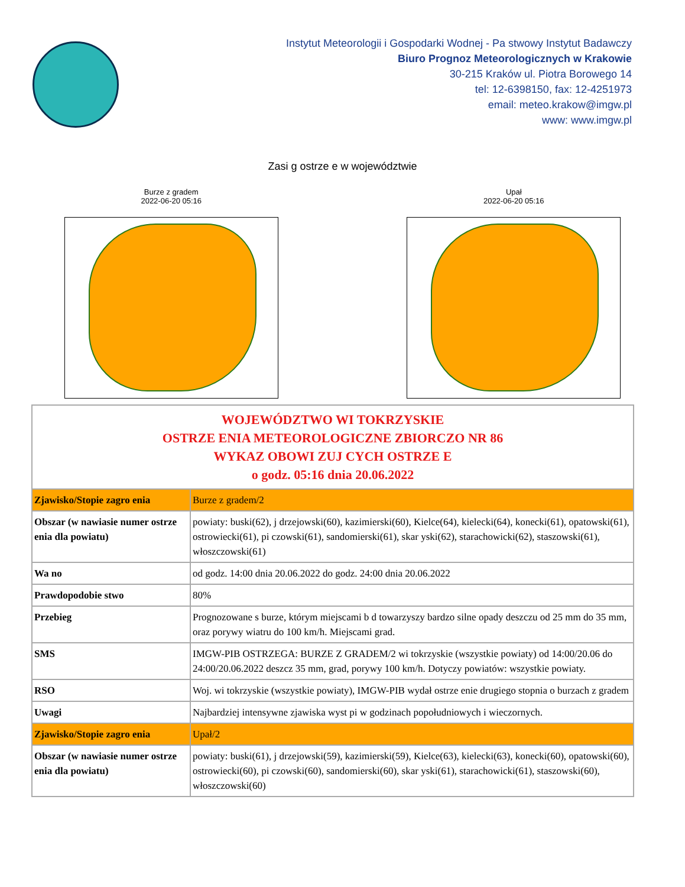Instytut Meteorologii i Gospodarki Wodnej - Pa stwowy Instytut Badawczy
Biuro Prognoz Meteorologicznych w Krakowie
30-215 Kraków ul. Piotra Borowego 14
tel: 12-6398150, fax: 12-4251973
email: meteo.krakow@imgw.pl
www: www.imgw.pl
Zasi g ostrze e w województwie
Burze z gradem
2022-06-20 05:16
Upał
2022-06-20 05:16
| WOJEWÓDZTWO WI TOKRZYSKIE OSTRZE ENIA METEOROLOGICZNE ZBIORCZO NR 86 WYKAZ OBOWI ZUJ CYCH OSTRZE E o godz. 05:16 dnia 20.06.2022 | |
| Zjawisko/Stopie zagro enia | Burze z gradem/2 |
| Obszar (w nawiasie numer ostrze enia dla powiatu) | powiaty: buski(62), j drzejowski(60), kazimierski(60), Kielce(64), kielecki(64), konecki(61), opatowski(61), ostrowiecki(61), pi czowski(61), sandomierski(61), skar yski(62), starachowicki(62), staszowski(61), włoszczowski(61) |
| Wa no | od godz. 14:00 dnia 20.06.2022 do godz. 24:00 dnia 20.06.2022 |
| Prawdopodobie stwo | 80% |
| Przebieg | Prognozowane s burze, którym miejscami b d towarzyszy bardzo silne opady deszczu od 25 mm do 35 mm, oraz porywy wiatru do 100 km/h. Miejscami grad. |
| SMS | IMGW-PIB OSTRZEGA: BURZE Z GRADEM/2 wi tokrzyskie (wszystkie powiaty) od 14:00/20.06 do 24:00/20.06.2022 deszcz 35 mm, grad, porywy 100 km/h. Dotyczy powiatów: wszystkie powiaty. |
| RSO | Woj. wi tokrzyskie (wszystkie powiaty), IMGW-PIB wydał ostrze enie drugiego stopnia o burzach z gradem |
| Uwagi | Najbardziej intensywne zjawiska wyst pi w godzinach popołudniowych i wieczornych. |
| Zjawisko/Stopie zagro enia | Upał/2 |
| Obszar (w nawiasie numer ostrze enia dla powiatu) | powiaty: buski(61), j drzejowski(59), kazimierski(59), Kielce(63), kielecki(63), konecki(60), opatowski(60), ostrowiecki(60), pi czowski(60), sandomierski(60), skar yski(61), starachowicki(61), staszowski(60), włoszczowski(60) |